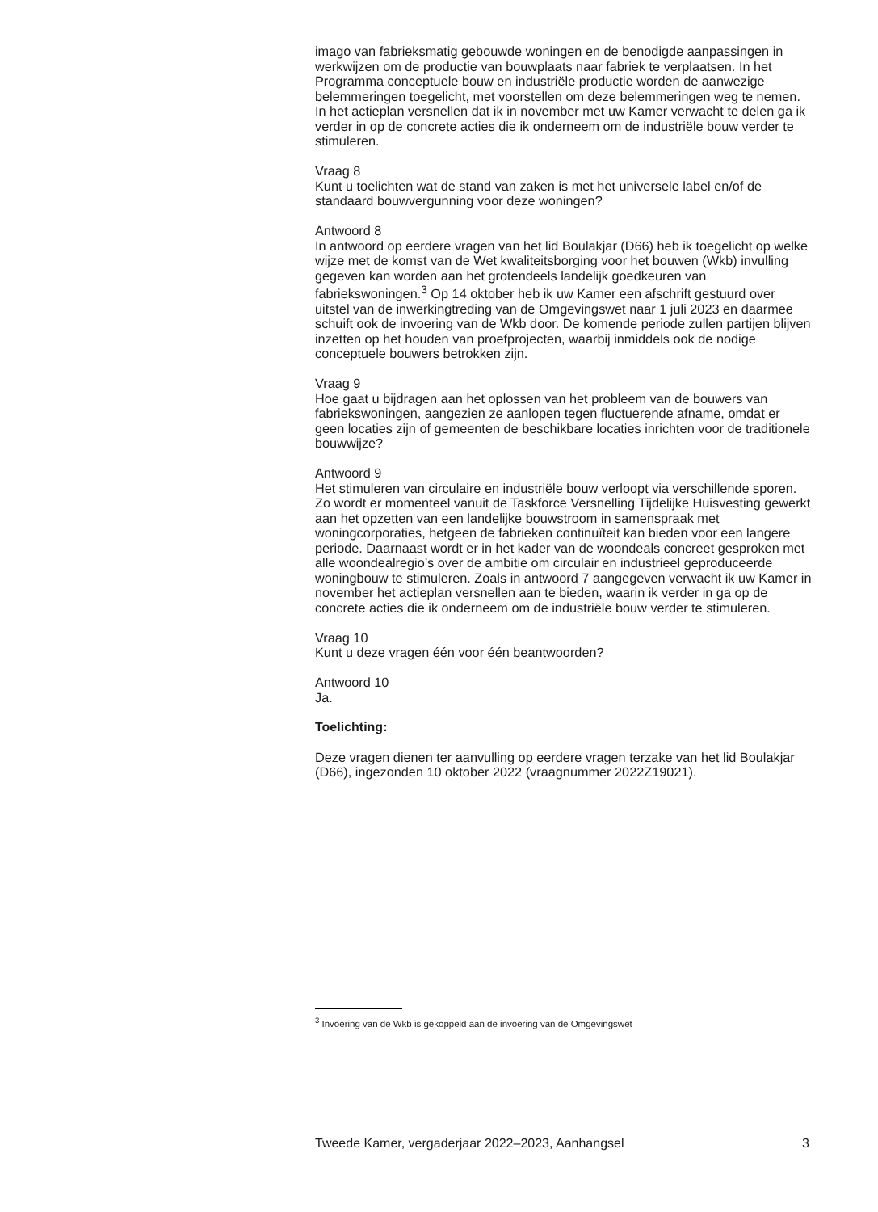imago van fabrieksmatig gebouwde woningen en de benodigde aanpassingen in werkwijzen om de productie van bouwplaats naar fabriek te verplaatsen. In het Programma conceptuele bouw en industriële productie worden de aanwezige belemmeringen toegelicht, met voorstellen om deze belemmeringen weg te nemen. In het actieplan versnellen dat ik in november met uw Kamer verwacht te delen ga ik verder in op de concrete acties die ik onderneem om de industriële bouw verder te stimuleren.
Vraag 8
Kunt u toelichten wat de stand van zaken is met het universele label en/of de standaard bouwvergunning voor deze woningen?
Antwoord 8
In antwoord op eerdere vragen van het lid Boulakjar (D66) heb ik toegelicht op welke wijze met de komst van de Wet kwaliteitsborging voor het bouwen (Wkb) invulling gegeven kan worden aan het grotendeels landelijk goedkeuren van fabriekswoningen.<sup>3</sup> Op 14 oktober heb ik uw Kamer een afschrift gestuurd over uitstel van de inwerkingtreding van de Omgevingswet naar 1 juli 2023 en daarmee schuift ook de invoering van de Wkb door. De komende periode zullen partijen blijven inzetten op het houden van proefprojecten, waarbij inmiddels ook de nodige conceptuele bouwers betrokken zijn.
Vraag 9
Hoe gaat u bijdragen aan het oplossen van het probleem van de bouwers van fabriekswoningen, aangezien ze aanlopen tegen fluctuerende afname, omdat er geen locaties zijn of gemeenten de beschikbare locaties inrichten voor de traditionele bouwwijze?
Antwoord 9
Het stimuleren van circulaire en industriële bouw verloopt via verschillende sporen. Zo wordt er momenteel vanuit de Taskforce Versnelling Tijdelijke Huisvesting gewerkt aan het opzetten van een landelijke bouwstroom in samenspraak met woningcorporaties, hetgeen de fabrieken continuïteit kan bieden voor een langere periode. Daarnaast wordt er in het kader van de woondeals concreet gesproken met alle woondealregio’s over de ambitie om circulair en industrieel geproduceerde woningbouw te stimuleren. Zoals in antwoord 7 aangegeven verwacht ik uw Kamer in november het actieplan versnellen aan te bieden, waarin ik verder in ga op de concrete acties die ik onderneem om de industriële bouw verder te stimuleren.
Vraag 10
Kunt u deze vragen één voor één beantwoorden?
Antwoord 10
Ja.
Toelichting:
Deze vragen dienen ter aanvulling op eerdere vragen terzake van het lid Boulakjar (D66), ingezonden 10 oktober 2022 (vraagnummer 2022Z19021).
<sup>3</sup> Invoering van de Wkb is gekoppeld aan de invoering van de Omgevingswet
Tweede Kamer, vergaderjaar 2022–2023, Aanhangsel 3